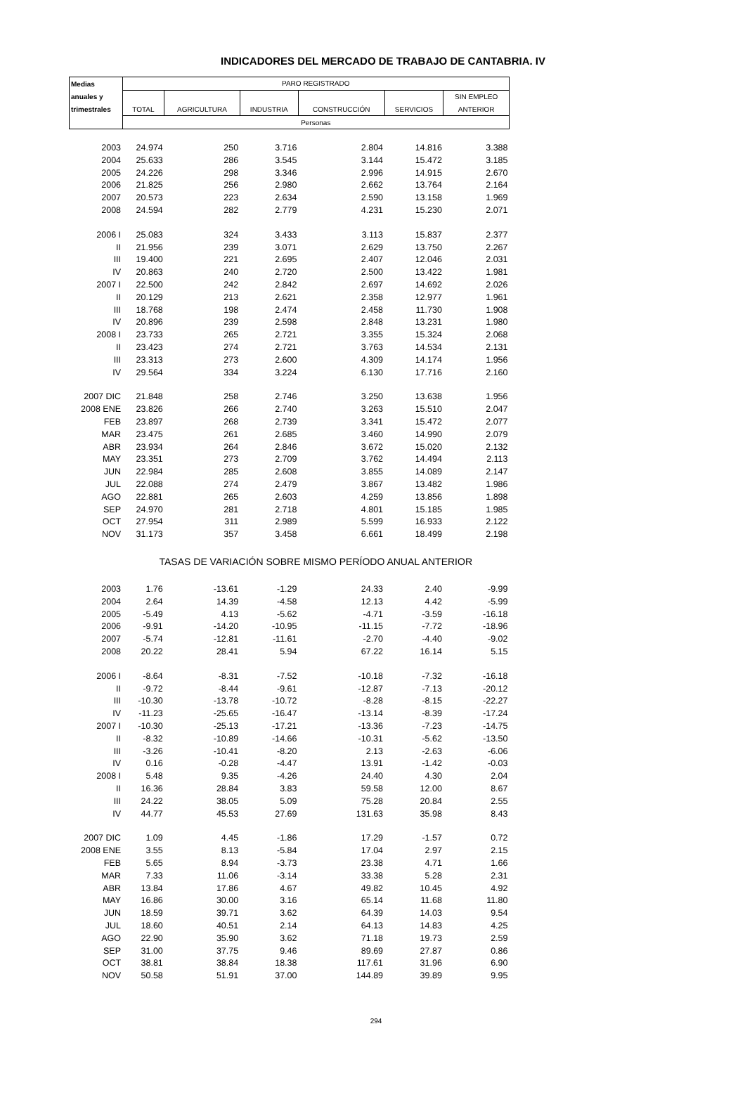INDICADORES DEL MERCADO DE TRABAJO DE CANTABRIA. IV
| Medias | PARO REGISTRADO | | | | | |
| --- | --- | --- | --- | --- | --- | --- |
| anuales y | | | | | | SIN EMPLEO |
| trimestrales | TOTAL | AGRICULTURA | INDUSTRIA | CONSTRUCCIÓN | SERVICIOS | ANTERIOR |
| | Personas | | | | | |
| 2003 | 24.974 | 250 | 3.716 | 2.804 | 14.816 | 3.388 |
| 2004 | 25.633 | 286 | 3.545 | 3.144 | 15.472 | 3.185 |
| 2005 | 24.226 | 298 | 3.346 | 2.996 | 14.915 | 2.670 |
| 2006 | 21.825 | 256 | 2.980 | 2.662 | 13.764 | 2.164 |
| 2007 | 20.573 | 223 | 2.634 | 2.590 | 13.158 | 1.969 |
| 2008 | 24.594 | 282 | 2.779 | 4.231 | 15.230 | 2.071 |
| 2006 I | 25.083 | 324 | 3.433 | 3.113 | 15.837 | 2.377 |
| II | 21.956 | 239 | 3.071 | 2.629 | 13.750 | 2.267 |
| III | 19.400 | 221 | 2.695 | 2.407 | 12.046 | 2.031 |
| IV | 20.863 | 240 | 2.720 | 2.500 | 13.422 | 1.981 |
| 2007 I | 22.500 | 242 | 2.842 | 2.697 | 14.692 | 2.026 |
| II | 20.129 | 213 | 2.621 | 2.358 | 12.977 | 1.961 |
| III | 18.768 | 198 | 2.474 | 2.458 | 11.730 | 1.908 |
| IV | 20.896 | 239 | 2.598 | 2.848 | 13.231 | 1.980 |
| 2008 I | 23.733 | 265 | 2.721 | 3.355 | 15.324 | 2.068 |
| II | 23.423 | 274 | 2.721 | 3.763 | 14.534 | 2.131 |
| III | 23.313 | 273 | 2.600 | 4.309 | 14.174 | 1.956 |
| IV | 29.564 | 334 | 3.224 | 6.130 | 17.716 | 2.160 |
| 2007 DIC | 21.848 | 258 | 2.746 | 3.250 | 13.638 | 1.956 |
| 2008 ENE | 23.826 | 266 | 2.740 | 3.263 | 15.510 | 2.047 |
| FEB | 23.897 | 268 | 2.739 | 3.341 | 15.472 | 2.077 |
| MAR | 23.475 | 261 | 2.685 | 3.460 | 14.990 | 2.079 |
| ABR | 23.934 | 264 | 2.846 | 3.672 | 15.020 | 2.132 |
| MAY | 23.351 | 273 | 2.709 | 3.762 | 14.494 | 2.113 |
| JUN | 22.984 | 285 | 2.608 | 3.855 | 14.089 | 2.147 |
| JUL | 22.088 | 274 | 2.479 | 3.867 | 13.482 | 1.986 |
| AGO | 22.881 | 265 | 2.603 | 4.259 | 13.856 | 1.898 |
| SEP | 24.970 | 281 | 2.718 | 4.801 | 15.185 | 1.985 |
| OCT | 27.954 | 311 | 2.989 | 5.599 | 16.933 | 2.122 |
| NOV | 31.173 | 357 | 3.458 | 6.661 | 18.499 | 2.198 |
| | TASAS DE VARIACIÓN SOBRE MISMO PERÍODO ANUAL ANTERIOR | | | | | |
| 2003 | 1.76 | -13.61 | -1.29 | 24.33 | 2.40 | -9.99 |
| 2004 | 2.64 | 14.39 | -4.58 | 12.13 | 4.42 | -5.99 |
| 2005 | -5.49 | 4.13 | -5.62 | -4.71 | -3.59 | -16.18 |
| 2006 | -9.91 | -14.20 | -10.95 | -11.15 | -7.72 | -18.96 |
| 2007 | -5.74 | -12.81 | -11.61 | -2.70 | -4.40 | -9.02 |
| 2008 | 20.22 | 28.41 | 5.94 | 67.22 | 16.14 | 5.15 |
| 2006 I | -8.64 | -8.31 | -7.52 | -10.18 | -7.32 | -16.18 |
| II | -9.72 | -8.44 | -9.61 | -12.87 | -7.13 | -20.12 |
| III | -10.30 | -13.78 | -10.72 | -8.28 | -8.15 | -22.27 |
| IV | -11.23 | -25.65 | -16.47 | -13.14 | -8.39 | -17.24 |
| 2007 I | -10.30 | -25.13 | -17.21 | -13.36 | -7.23 | -14.75 |
| II | -8.32 | -10.89 | -14.66 | -10.31 | -5.62 | -13.50 |
| III | -3.26 | -10.41 | -8.20 | 2.13 | -2.63 | -6.06 |
| IV | 0.16 | -0.28 | -4.47 | 13.91 | -1.42 | -0.03 |
| 2008 I | 5.48 | 9.35 | -4.26 | 24.40 | 4.30 | 2.04 |
| II | 16.36 | 28.84 | 3.83 | 59.58 | 12.00 | 8.67 |
| III | 24.22 | 38.05 | 5.09 | 75.28 | 20.84 | 2.55 |
| IV | 44.77 | 45.53 | 27.69 | 131.63 | 35.98 | 8.43 |
| 2007 DIC | 1.09 | 4.45 | -1.86 | 17.29 | -1.57 | 0.72 |
| 2008 ENE | 3.55 | 8.13 | -5.84 | 17.04 | 2.97 | 2.15 |
| FEB | 5.65 | 8.94 | -3.73 | 23.38 | 4.71 | 1.66 |
| MAR | 7.33 | 11.06 | -3.14 | 33.38 | 5.28 | 2.31 |
| ABR | 13.84 | 17.86 | 4.67 | 49.82 | 10.45 | 4.92 |
| MAY | 16.86 | 30.00 | 3.16 | 65.14 | 11.68 | 11.80 |
| JUN | 18.59 | 39.71 | 3.62 | 64.39 | 14.03 | 9.54 |
| JUL | 18.60 | 40.51 | 2.14 | 64.13 | 14.83 | 4.25 |
| AGO | 22.90 | 35.90 | 3.62 | 71.18 | 19.73 | 2.59 |
| SEP | 31.00 | 37.75 | 9.46 | 89.69 | 27.87 | 0.86 |
| OCT | 38.81 | 38.84 | 18.38 | 117.61 | 31.96 | 6.90 |
| NOV | 50.58 | 51.91 | 37.00 | 144.89 | 39.89 | 9.95 |
294